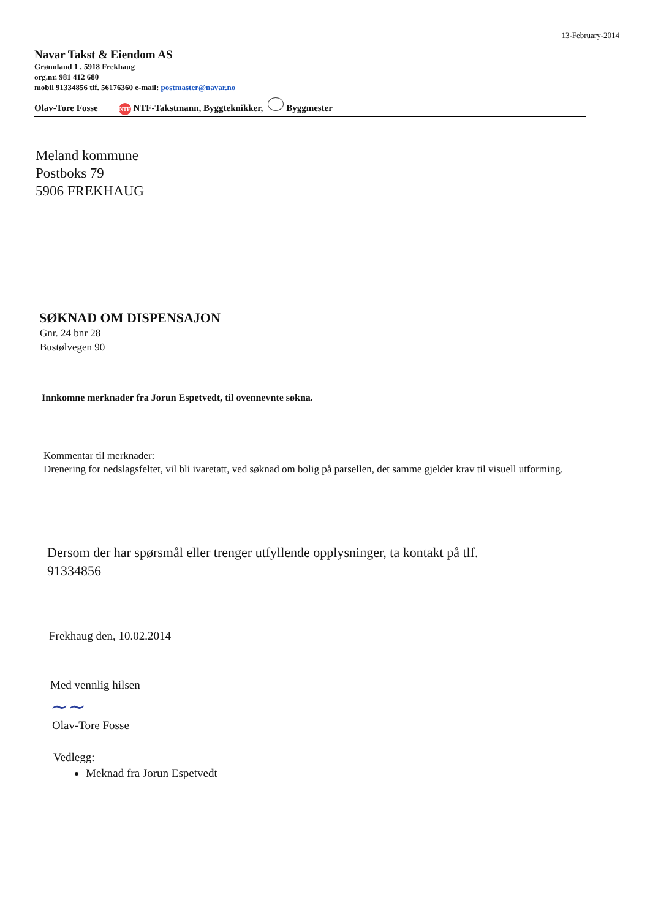13-February-2014
Navar Takst & Eiendom AS
Grønnland 1 , 5918 Frekhaug
org.nr. 981 412 680
mobil 91334856 tlf. 56176360 e-mail: postmaster@navar.no
Olav-Tore Fosse NTF NTF-Takstmann, Byggteknikker, Byggmester
Meland kommune
Postboks 79
5906 FREKHAUG
SØKNAD OM DISPENSAJON
Gnr. 24 bnr 28
Bustølvegen 90
Innkomne merknader fra Jorun Espetvedt, til ovennevnte søkna.
Kommentar til merknader:
Drenering for nedslagsfeltet, vil bli ivaretatt, ved søknad om bolig på parsellen, det samme gjelder krav til visuell utforming.
Dersom der har spørsmål eller trenger utfyllende opplysninger, ta kontakt på tlf.
91334856
Frekhaug den, 10.02.2014
Med vennlig hilsen
~~
Olav-Tore Fosse
Vedlegg:
Meknad fra Jorun Espetvedt